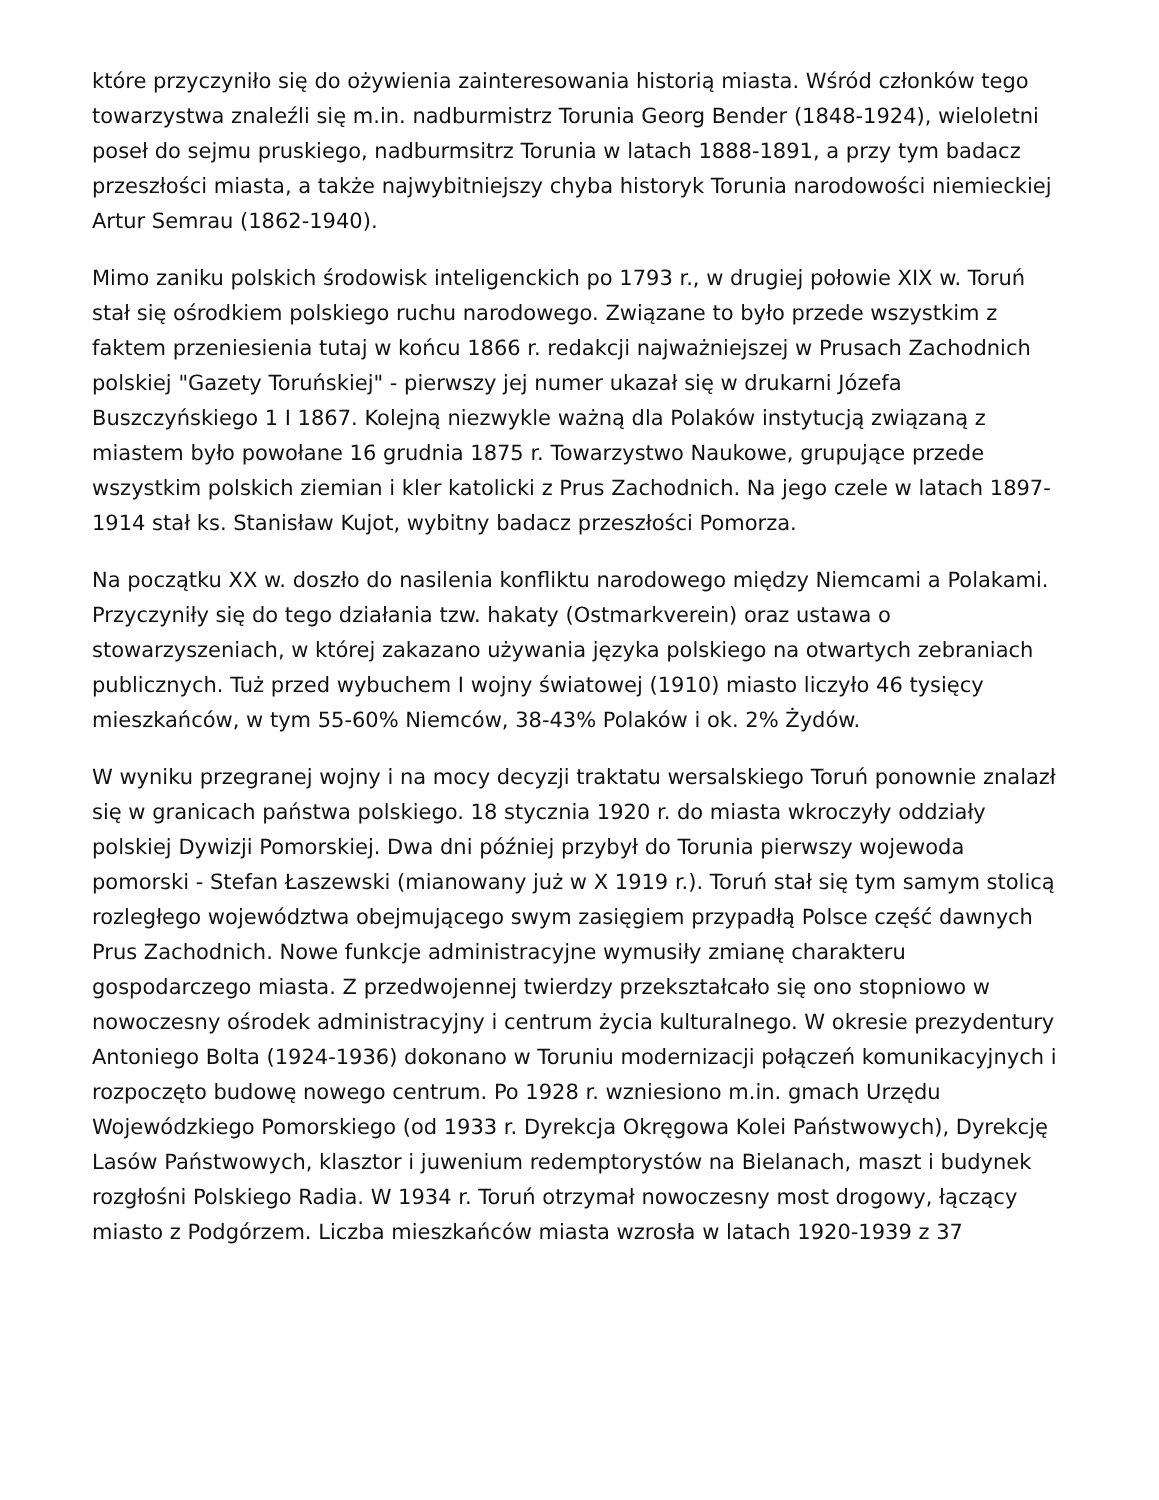które przyczyniło się do ożywienia zainteresowania historią miasta. Wśród członków tego towarzystwa znaleźli się m.in. nadburmistrz Torunia Georg Bender (1848-1924), wieloletni poseł do sejmu pruskiego, nadburmsitrz Torunia w latach 1888-1891, a przy tym badacz przeszłości miasta, a także najwybitniejszy chyba historyk Torunia narodowości niemieckiej Artur Semrau (1862-1940).
Mimo zaniku polskich środowisk inteligenckich po 1793 r., w drugiej połowie XIX w. Toruń stał się ośrodkiem polskiego ruchu narodowego. Związane to było przede wszystkim z faktem przeniesienia tutaj w końcu 1866 r. redakcji najważniejszej w Prusach Zachodnich polskiej "Gazety Toruńskiej" - pierwszy jej numer ukazał się w drukarni Józefa Buszczyńskiego 1 I 1867. Kolejną niezwykle ważną dla Polaków instytucją związaną z miastem było powołane 16 grudnia 1875 r. Towarzystwo Naukowe, grupujące przede wszystkim polskich ziemian i kler katolicki z Prus Zachodnich. Na jego czele w latach 1897-1914 stał ks. Stanisław Kujot, wybitny badacz przeszłości Pomorza.
Na początku XX w. doszło do nasilenia konfliktu narodowego między Niemcami a Polakami. Przyczyniły się do tego działania tzw. hakaty (Ostmarkverein) oraz ustawa o stowarzyszeniach, w której zakazano używania języka polskiego na otwartych zebraniach publicznych. Tuż przed wybuchem I wojny światowej (1910) miasto liczyło 46 tysięcy mieszkańców, w tym 55-60% Niemców, 38-43% Polaków i ok. 2% Żydów.
W wyniku przegranej wojny i na mocy decyzji traktatu wersalskiego Toruń ponownie znalazł się w granicach państwa polskiego. 18 stycznia 1920 r. do miasta wkroczyły oddziały polskiej Dywizji Pomorskiej. Dwa dni później przybył do Torunia pierwszy wojewoda pomorski - Stefan Łaszewski (mianowany już w X 1919 r.). Toruń stał się tym samym stolicą rozległego województwa obejmującego swym zasięgiem przypadłą Polsce część dawnych Prus Zachodnich. Nowe funkcje administracyjne wymusiły zmianę charakteru gospodarczego miasta. Z przedwojennej twierdzy przekształcało się ono stopniowo w nowoczesny ośrodek administracyjny i centrum życia kulturalnego. W okresie prezydentury Antoniego Bolta (1924-1936) dokonano w Toruniu modernizacji połączeń komunikacyjnych i rozpoczęto budowę nowego centrum. Po 1928 r. wzniesiono m.in. gmach Urzędu Wojewódzkiego Pomorskiego (od 1933 r. Dyrekcja Okręgowa Kolei Państwowych), Dyrekcję Lasów Państwowych, klasztor i juwenium redemptorystów na Bielanach, maszt i budynek rozgłośni Polskiego Radia. W 1934 r. Toruń otrzymał nowoczesny most drogowy, łączący miasto z Podgórzem. Liczba mieszkańców miasta wzrosła w latach 1920-1939 z 37